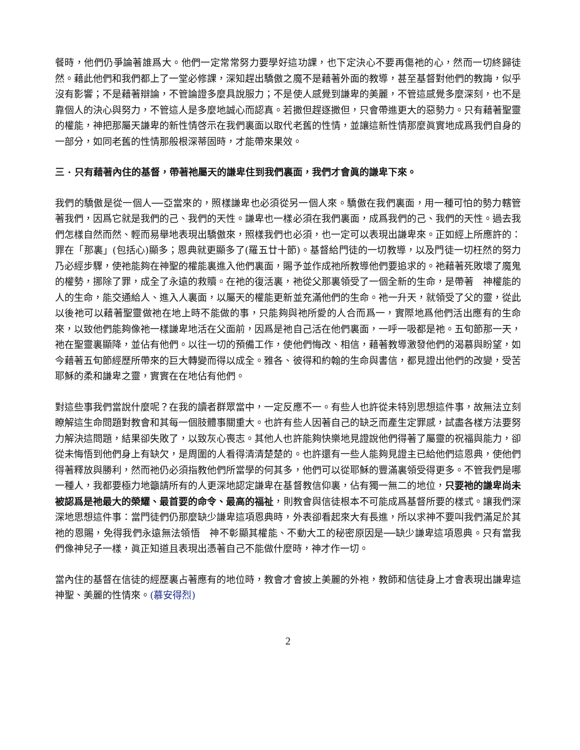餐時，他們仍爭論著誰爲大。他們一定常常努力要學好這功課，也下定決心不要再傷祂的心，然而一切終歸徒然。藉此他們和我們都上了一堂必修課，深知趕出驕傲之魔不是藉著外面的教導，甚至基督對他們的教誨，似乎沒有影響；不是藉著辯論，不管論證多麼具說服力；不是使人感覺到謙卑的美麗，不管這感覺多麼深刻，也不是靠個人的決心與努力，不管這人是多麼地誠心而認真。若撒但趕逐撒但，只會帶進更大的惡勢力。只有藉著聖靈的權能，神把那屬天謙卑的新性情啓示在我們裏面以取代老舊的性情，並讓這新性情那麼眞實地成爲我們自身的一部分，如同老舊的性情那般根深蒂固時，才能帶來果效。
三 · 只有藉著內住的基督，帶著祂屬天的謙卑住到我們裏面，我們才會眞的謙卑下來。
我們的驕傲是從一個人──亞當來的，照樣謙卑也必須從另一個人來。驕傲在我們裏面，用一種可怕的勢力轄管著我們，因爲它就是我們的己、我們的天性。謙卑也一樣必須在我們裏面，成爲我們的己、我們的天性。過去我們怎樣自然而然、輕而易舉地表現出驕傲來，照樣我們也必須，也一定可以表現出謙卑來。正如經上所應許的：罪在「那裏」(包括心)顯多；恩典就更顯多了(羅五廿十節)。基督給門徒的一切教導，以及門徒一切枉然的努力乃必經步驟，使祂能夠在神聖的權能裏進入他們裏面，賜予並作成祂所教導他們要追求的。祂藉著死敗壞了魔鬼的權勢，挪除了罪，成全了永遠的救贖。在祂的復活裏，祂從父那裏領受了一個全新的生命，是帶著　神權能的人的生命，能交通給人、進入人裏面，以屬天的權能更新並充滿他們的生命。祂一升天，就領受了父的靈，從此以後祂可以藉著聖靈做祂在地上時不能做的事，只能夠與祂所愛的人合而爲一，實際地爲他們活出應有的生命來，以致他們能夠像祂一樣謙卑地活在父面前，因爲是祂自己活在他們裏面，一呼一吸都是祂。五旬節那一天，祂在聖靈裏顯降，並佔有他們。以往一切的預備工作，使他們悔改、相信，藉著教導激發他們的渴慕與盼望，如今藉著五旬節經歷所帶來的巨大轉變而得以成全。雅各、彼得和約翰的生命與書信，都見證出他們的改變，受苦耶穌的柔和謙卑之靈，實實在在地佔有他們。
對這些事我們當說什麼呢？在我的讀者群眾當中，一定反應不一。有些人也許從未特別思想這件事，故無法立刻瞭解這生命問題對教會和其每一個肢體事關重大。也許有些人因著自己的缺乏而產生定罪感，試盡各樣方法要努力解決這問題，結果卻失敗了，以致灰心喪志。其他人也許能夠快樂地見證說他們得著了屬靈的祝福與能力，卻從未悔悟到他們身上有缺欠，是周圍的人看得清清楚楚的。也許還有一些人能夠見證主已給他們這恩典，使他們得著釋放與勝利，然而祂仍必須指教他們所當學的何其多，他們可以從耶穌的豐滿裏領受得更多。不管我們是哪一種人，我都要極力地籲請所有的人更深地認定謙卑在基督教信仰裏，佔有獨一無二的地位，只要祂的謙卑尚未被認爲是祂最大的榮耀、最首要的命令、最高的福祉，則教會與信徒根本不可能成爲基督所要的樣式。讓我們深深地思想這件事：當門徒們仍那麼缺少謙卑這項恩典時，外表卻看起來大有長進，所以求神不要叫我們滿足於其祂的恩賜，免得我們永遠無法領悟　神不彰顯其權能、不動大工的秘密原因是──缺少謙卑這項恩典。只有當我們像神兒子一樣，眞正知道且表現出憑著自己不能做什麼時，神才作一切。
當內住的基督在信徒的經歷裏占著應有的地位時，教會才會披上美麗的外袍，教師和信徒身上才會表現出謙卑這神聖、美麗的性情來。(慕安得烈)
2